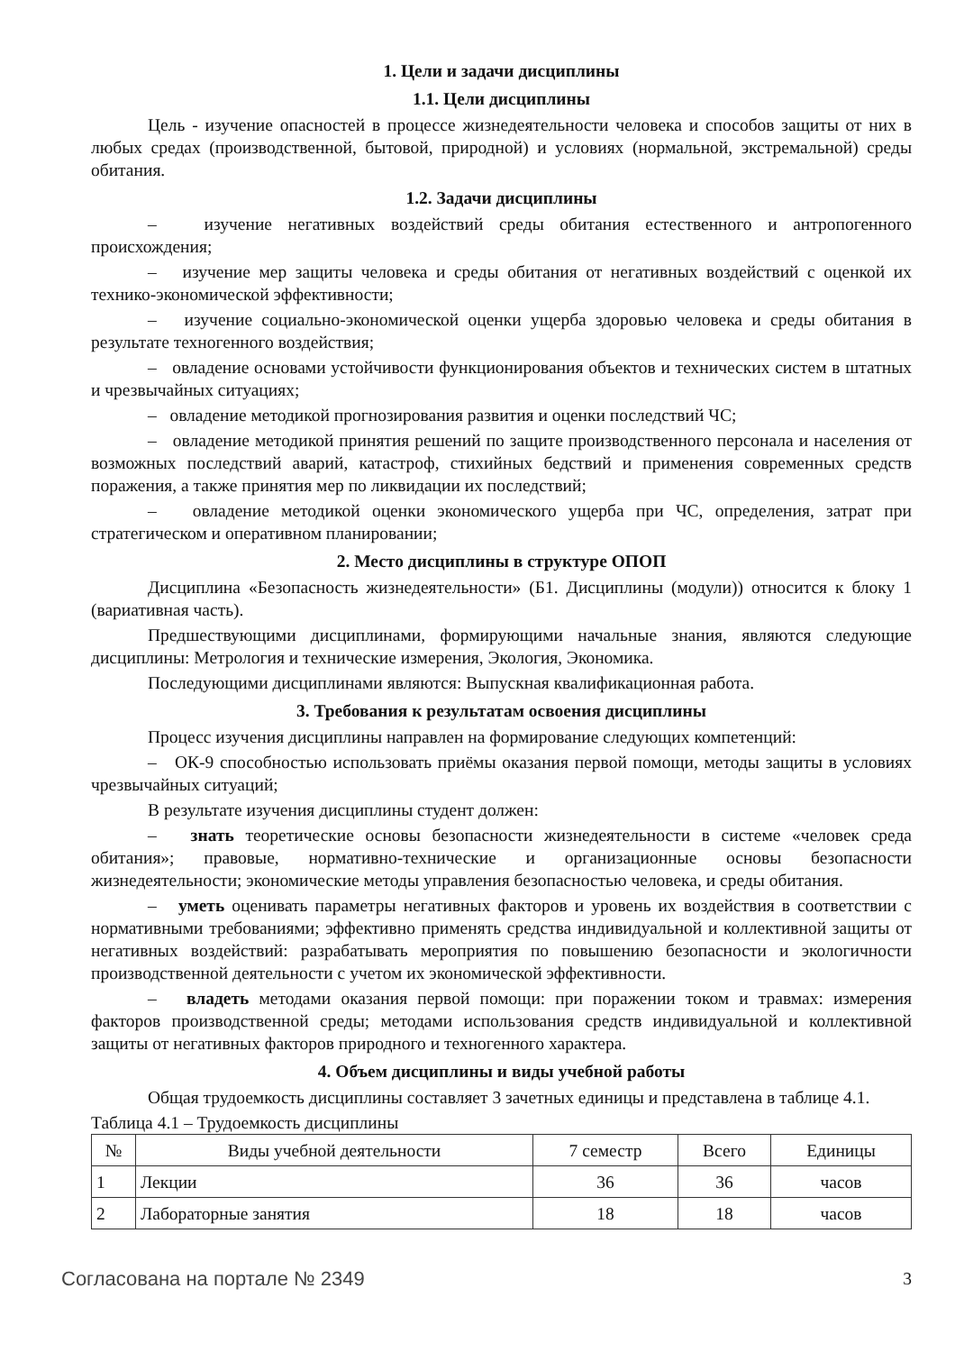1. Цели и задачи дисциплины
1.1. Цели дисциплины
Цель - изучение опасностей в процессе жизнедеятельности человека и способов защиты от них в любых средах (производственной, бытовой, природной) и условиях (нормальной, экстремальной) среды обитания.
1.2. Задачи дисциплины
– изучение негативных воздействий среды обитания естественного и антропогенного происхождения;
– изучение мер защиты человека и среды обитания от негативных воздействий с оценкой их технико-экономической эффективности;
– изучение социально-экономической оценки ущерба здоровью человека и среды обитания в результате техногенного воздействия;
– овладение основами устойчивости функционирования объектов и технических систем в штатных и чрезвычайных ситуациях;
– овладение методикой прогнозирования развития и оценки последствий ЧС;
– овладение методикой принятия решений по защите производственного персонала и населения от возможных последствий аварий, катастроф, стихийных бедствий и применения современных средств поражения, а также принятия мер по ликвидации их последствий;
– овладение методикой оценки экономического ущерба при ЧС, определения, затрат при стратегическом и оперативном планировании;
2. Место дисциплины в структуре ОПОП
Дисциплина «Безопасность жизнедеятельности» (Б1. Дисциплины (модули)) относится к блоку 1 (вариативная часть).
Предшествующими дисциплинами, формирующими начальные знания, являются следующие дисциплины: Метрология и технические измерения, Экология, Экономика.
Последующими дисциплинами являются: Выпускная квалификационная работа.
3. Требования к результатам освоения дисциплины
Процесс изучения дисциплины направлен на формирование следующих компетенций:
– ОК-9 способностью использовать приёмы оказания первой помощи, методы защиты в условиях чрезвычайных ситуаций;
В результате изучения дисциплины студент должен:
– знать теоретические основы безопасности жизнедеятельности в системе «человек среда обитания»; правовые, нормативно-технические и организационные основы безопасности жизнедеятельности; экономические методы управления безопасностью человека, и среды обитания.
– уметь оценивать параметры негативных факторов и уровень их воздействия в соответствии с нормативными требованиями; эффективно применять средства индивидуальной и коллективной защиты от негативных воздействий: разрабатывать мероприятия по повышению безопасности и экологичности производственной деятельности с учетом их экономической эффективности.
– владеть методами оказания первой помощи: при поражении током и травмах: измерения факторов производственной среды; методами использования средств индивидуальной и коллективной защиты от негативных факторов природного и техногенного характера.
4. Объем дисциплины и виды учебной работы
Общая трудоемкость дисциплины составляет 3 зачетных единицы и представлена в таблице 4.1.
Таблица 4.1 – Трудоемкость дисциплины
| № | Виды учебной деятельности | 7 семестр | Всего | Единицы |
| --- | --- | --- | --- | --- |
| 1 | Лекции | 36 | 36 | часов |
| 2 | Лабораторные занятия | 18 | 18 | часов |
Согласована на портале № 2349 3